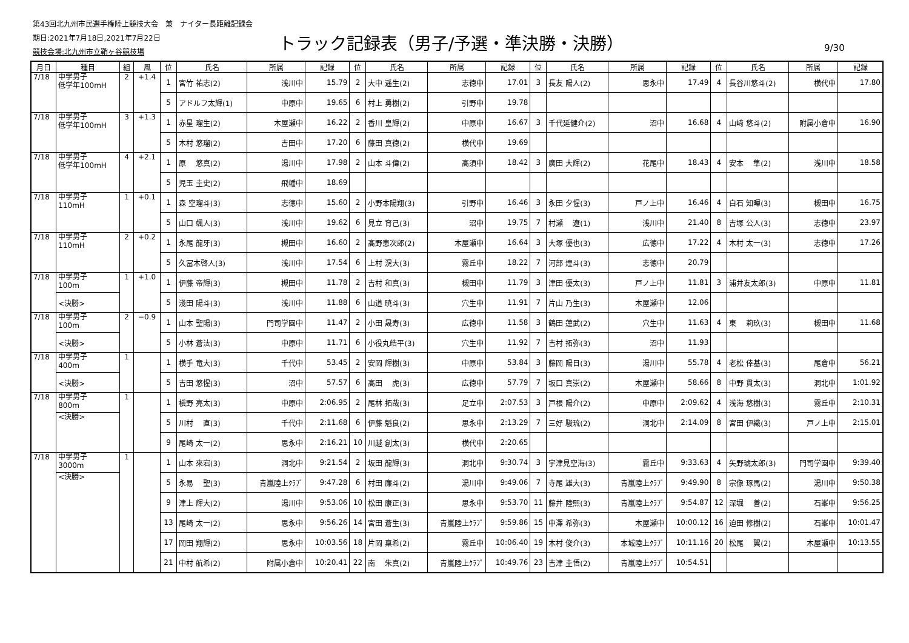第43回北九州市民選手権陸上競技大会　兼　ナイター長距離記録会
期日:2021年7月18日,2021年7月22日
競技会場:北九州市立鞘ヶ谷競技場
トラック記録表（男子/予選・準決勝・決勝）
9/30
| 月日 | 種目 | 組 | 風 | 位 | 氏名 | 所属 | 記録 | 位 | 氏名 | 所属 | 記録 | 位 | 氏名 | 所属 | 記録 | 位 | 氏名 | 所属 | 記録 |
| --- | --- | --- | --- | --- | --- | --- | --- | --- | --- | --- | --- | --- | --- | --- | --- | --- | --- | --- | --- |
| 7/18 | 中学男子 低学年100mH | 2 | +1.4 | 1 | 宮竹 祐志(2) | 浅川中 | 15.79 | 2 | 大中 遥生(2) | 志徳中 | 17.01 | 3 | 長友 陽人(2) | 思永中 | 17.49 | 4 | 長谷川悠斗(2) | 横代中 | 17.80 |
| | | | | 5 | アドルフ太輝(1) | 中原中 | 19.65 | 6 | 村上 勇樹(2) | 引野中 | 19.78 | | | | | | | | |
| 7/18 | 中学男子 低学年100mH | 3 | +1.3 | 1 | 赤星 瑠生(2) | 木屋瀬中 | 16.22 | 2 | 香川 皇輝(2) | 中原中 | 16.67 | 3 | 千代延健介(2) | 沼中 | 16.68 | 4 | 山﨑 悠斗(2) | 附属小倉中 | 16.90 |
| | | | | 5 | 木村 悠瑠(2) | 吉田中 | 17.20 | 6 | 藤田 真徳(2) | 横代中 | 19.69 | | | | | | | | |
| 7/18 | 中学男子 低学年100mH | 4 | +2.1 | 1 | 原 悠真(2) | 湯川中 | 17.98 | 2 | 山本 斗偉(2) | 高須中 | 18.42 | 3 | 廣田 大輝(2) | 花尾中 | 18.43 | 4 | 安本 隼(2) | 浅川中 | 18.58 |
| | | | | 5 | 児玉 圭史(2) | 飛幡中 | 18.69 | | | | | | | | | | | | |
| 7/18 | 中学男子 110mH | 1 | +0.1 | 1 | 森 空瑠斗(3) | 志徳中 | 15.60 | 2 | 小野本陽翔(3) | 引野中 | 16.46 | 3 | 永田 夕惺(3) | 戸ノ上中 | 16.46 | 4 | 白石 知暉(3) | 槻田中 | 16.75 |
| | | | | 5 | 山口 颯人(3) | 浅川中 | 19.62 | 6 | 見立 育己(3) | 沼中 | 19.75 | 7 | 村瀬 遼(1) | 浅川中 | 21.40 | 8 | 吉塚 公人(3) | 志徳中 | 23.97 |
| 7/18 | 中学男子 110mH | 2 | +0.2 | 1 | 永尾 龍牙(3) | 槻田中 | 16.60 | 2 | 髙野恵次郎(2) | 木屋瀬中 | 16.64 | 3 | 大塚 優也(3) | 広徳中 | 17.22 | 4 | 木村 太一(3) | 志徳中 | 17.26 |
| | | | | 5 | 久冨木啓人(3) | 浅川中 | 17.54 | 6 | 上村 滉大(3) | 霧丘中 | 18.22 | 7 | 河部 煌斗(3) | 志徳中 | 20.79 | | | | |
| 7/18 | 中学男子 100m | 1 | +1.0 | 1 | 伊藤 帝輝(3) | 槻田中 | 11.78 | 2 | 吉村 和真(3) | 槻田中 | 11.79 | 3 | 津田 優太(3) | 戸ノ上中 | 11.81 | 3 | 浦井友太郎(3) | 中原中 | 11.81 |
| | <決勝> | | | 5 | 淺田 陽斗(3) | 浅川中 | 11.88 | 6 | 山道 暁斗(3) | 穴生中 | 11.91 | 7 | 片山 乃生(3) | 木屋瀬中 | 12.06 | | | | |
| 7/18 | 中学男子 100m | 2 | −0.9 | 1 | 山本 聖陽(3) | 門司学園中 | 11.47 | 2 | 小田 晟寿(3) | 広徳中 | 11.58 | 3 | 鶴田 蓮武(2) | 穴生中 | 11.63 | 4 | 東 莉玖(3) | 槻田中 | 11.68 |
| | <決勝> | | | 5 | 小林 蒼汰(3) | 中原中 | 11.71 | 6 | 小役丸皓平(3) | 穴生中 | 11.92 | 7 | 吉村 拓弥(3) | 沼中 | 11.93 | | | | |
| 7/18 | 中学男子 400m | 1 | | 1 | 横手 竜大(3) | 千代中 | 53.45 | 2 | 安岡 輝樹(3) | 中原中 | 53.84 | 3 | 藤岡 陽日(3) | 湯川中 | 55.78 | 4 | 老松 倖基(3) | 尾倉中 | 56.21 |
| | <決勝> | | | 5 | 吉田 悠惺(3) | 沼中 | 57.57 | 6 | 高田 虎(3) | 広徳中 | 57.79 | 7 | 坂口 真崇(2) | 木屋瀬中 | 58.66 | 8 | 中野 貫太(3) | 洞北中 | 1:01.92 |
| 7/18 | 中学男子 800m | 1 | | 1 | 槇野 亮太(3) | 中原中 | 2:06.95 | 2 | 尾林 拓哉(3) | 足立中 | 2:07.53 | 3 | 戸根 陽介(2) | 中原中 | 2:09.62 | 4 | 浅海 悠樹(3) | 霧丘中 | 2:10.31 |
| | <決勝> | | | 5 | 川村 直(3) | 千代中 | 2:11.68 | 6 | 伊藤 魁良(2) | 思永中 | 2:13.29 | 7 | 三好 駿琉(2) | 洞北中 | 2:14.09 | 8 | 宮田 伊織(3) | 戸ノ上中 | 2:15.01 |
| | | | | 9 | 尾崎 太一(2) | 思永中 | 2:16.21 | 10 | 川越 創太(3) | 横代中 | 2:20.65 | | | | | | | | |
| 7/18 | 中学男子 3000m | 1 | | 1 | 山本 來宕(3) | 洞北中 | 9:21.54 | 2 | 坂田 龍輝(3) | 洞北中 | 9:30.74 | 3 | 宇津見空海(3) | 霧丘中 | 9:33.63 | 4 | 矢野琥太郎(3) | 門司学園中 | 9:39.40 |
| | <決勝> | | | 5 | 永易 聖(3) | 青嵐陸上ｸﾗﾌﾞ | 9:47.28 | 6 | 村田 廉斗(2) | 湯川中 | 9:49.06 | 7 | 寺尾 雄大(3) | 青嵐陸上ｸﾗﾌﾞ | 9:49.90 | 8 | 宗像 琢馬(2) | 湯川中 | 9:50.38 |
| | | | | 9 | 津上 輝大(2) | 湯川中 | 9:53.06 | 10 | 松田 康正(3) | 思永中 | 9:53.70 | 11 | 藤井 陸熙(3) | 青嵐陸上ｸﾗﾌﾞ | 9:54.87 | 12 | 深堀 善(2) | 石峯中 | 9:56.25 |
| | | | | 13 | 尾崎 太一(2) | 思永中 | 9:56.26 | 14 | 宮田 蒼生(3) | 青嵐陸上ｸﾗﾌﾞ | 9:59.86 | 15 | 中澤 希弥(3) | 木屋瀬中 | 10:00.12 | 16 | 迫田 修樹(2) | 石峯中 | 10:01.47 |
| | | | | 17 | 岡田 翔輝(2) | 思永中 | 10:03.56 | 18 | 片岡 稟希(2) | 霧丘中 | 10:06.40 | 19 | 木村 俊介(3) | 本城陸上ｸﾗﾌﾞ | 10:11.16 | 20 | 松尾 翼(2) | 木屋瀬中 | 10:13.55 |
| | | | | 21 | 中村 航希(2) | 附属小倉中 | 10:20.41 | 22 | 南 朱真(2) | 青嵐陸上ｸﾗﾌﾞ | 10:49.76 | 23 | 吉津 圭悟(2) | 青嵐陸上ｸﾗﾌﾞ | 10:54.51 | | | | |